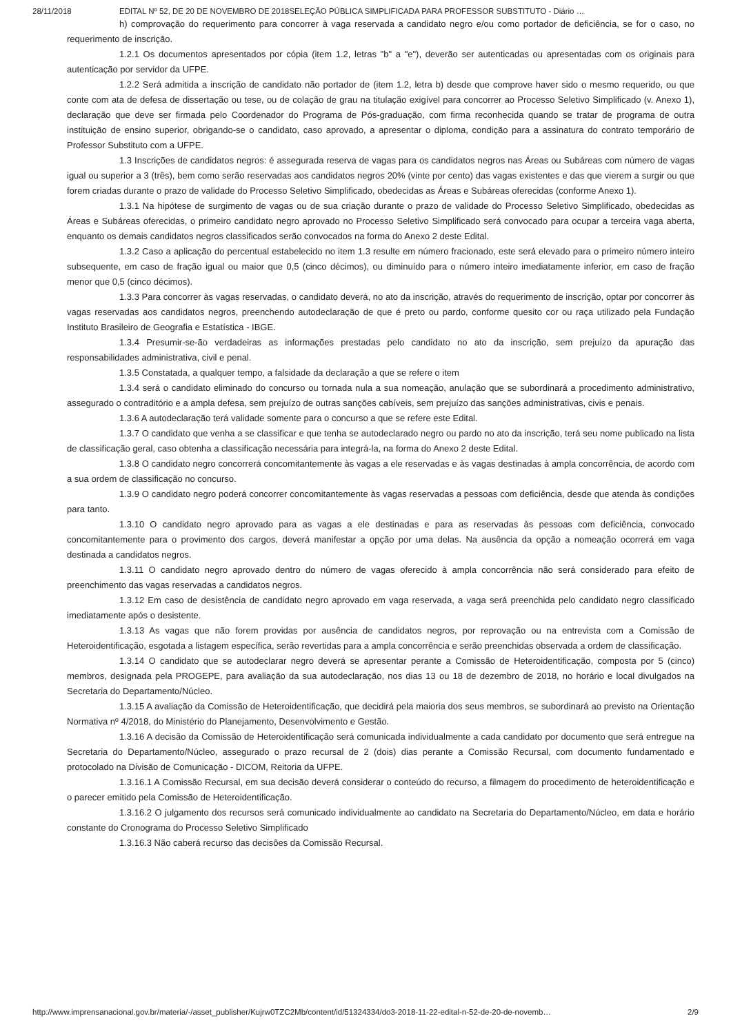28/11/2018 EDITAL Nº 52, DE 20 DE NOVEMBRO DE 2018SELEÇÃO PÚBLICA SIMPLIFICADA PARA PROFESSOR SUBSTITUTO - Diário …
h) comprovação do requerimento para concorrer à vaga reservada a candidato negro e/ou como portador de deficiência, se for o caso, no requerimento de inscrição.
1.2.1 Os documentos apresentados por cópia (item 1.2, letras "b" a "e"), deverão ser autenticadas ou apresentadas com os originais para autenticação por servidor da UFPE.
1.2.2 Será admitida a inscrição de candidato não portador de (item 1.2, letra b) desde que comprove haver sido o mesmo requerido, ou que conte com ata de defesa de dissertação ou tese, ou de colação de grau na titulação exigível para concorrer ao Processo Seletivo Simplificado (v. Anexo 1), declaração que deve ser firmada pelo Coordenador do Programa de Pós-graduação, com firma reconhecida quando se tratar de programa de outra instituição de ensino superior, obrigando-se o candidato, caso aprovado, a apresentar o diploma, condição para a assinatura do contrato temporário de Professor Substituto com a UFPE.
1.3 Inscrições de candidatos negros: é assegurada reserva de vagas para os candidatos negros nas Áreas ou Subáreas com número de vagas igual ou superior a 3 (três), bem como serão reservadas aos candidatos negros 20% (vinte por cento) das vagas existentes e das que vierem a surgir ou que forem criadas durante o prazo de validade do Processo Seletivo Simplificado, obedecidas as Áreas e Subáreas oferecidas (conforme Anexo 1).
1.3.1 Na hipótese de surgimento de vagas ou de sua criação durante o prazo de validade do Processo Seletivo Simplificado, obedecidas as Áreas e Subáreas oferecidas, o primeiro candidato negro aprovado no Processo Seletivo Simplificado será convocado para ocupar a terceira vaga aberta, enquanto os demais candidatos negros classificados serão convocados na forma do Anexo 2 deste Edital.
1.3.2 Caso a aplicação do percentual estabelecido no item 1.3 resulte em número fracionado, este será elevado para o primeiro número inteiro subsequente, em caso de fração igual ou maior que 0,5 (cinco décimos), ou diminuído para o número inteiro imediatamente inferior, em caso de fração menor que 0,5 (cinco décimos).
1.3.3 Para concorrer às vagas reservadas, o candidato deverá, no ato da inscrição, através do requerimento de inscrição, optar por concorrer às vagas reservadas aos candidatos negros, preenchendo autodeclaração de que é preto ou pardo, conforme quesito cor ou raça utilizado pela Fundação Instituto Brasileiro de Geografia e Estatística - IBGE.
1.3.4 Presumir-se-ão verdadeiras as informações prestadas pelo candidato no ato da inscrição, sem prejuízo da apuração das responsabilidades administrativa, civil e penal.
1.3.5 Constatada, a qualquer tempo, a falsidade da declaração a que se refere o item
1.3.4 será o candidato eliminado do concurso ou tornada nula a sua nomeação, anulação que se subordinará a procedimento administrativo, assegurado o contraditório e a ampla defesa, sem prejuízo de outras sanções cabíveis, sem prejuízo das sanções administrativas, civis e penais.
1.3.6 A autodeclaração terá validade somente para o concurso a que se refere este Edital.
1.3.7 O candidato que venha a se classificar e que tenha se autodeclarado negro ou pardo no ato da inscrição, terá seu nome publicado na lista de classificação geral, caso obtenha a classificação necessária para integrá-la, na forma do Anexo 2 deste Edital.
1.3.8 O candidato negro concorrerá concomitantemente às vagas a ele reservadas e às vagas destinadas à ampla concorrência, de acordo com a sua ordem de classificação no concurso.
1.3.9 O candidato negro poderá concorrer concomitantemente às vagas reservadas a pessoas com deficiência, desde que atenda às condições para tanto.
1.3.10 O candidato negro aprovado para as vagas a ele destinadas e para as reservadas às pessoas com deficiência, convocado concomitantemente para o provimento dos cargos, deverá manifestar a opção por uma delas. Na ausência da opção a nomeação ocorrerá em vaga destinada a candidatos negros.
1.3.11 O candidato negro aprovado dentro do número de vagas oferecido à ampla concorrência não será considerado para efeito de preenchimento das vagas reservadas a candidatos negros.
1.3.12 Em caso de desistência de candidato negro aprovado em vaga reservada, a vaga será preenchida pelo candidato negro classificado imediatamente após o desistente.
1.3.13 As vagas que não forem providas por ausência de candidatos negros, por reprovação ou na entrevista com a Comissão de Heteroidentificação, esgotada a listagem específica, serão revertidas para a ampla concorrência e serão preenchidas observada a ordem de classificação.
1.3.14 O candidato que se autodeclarar negro deverá se apresentar perante a Comissão de Heteroidentificação, composta por 5 (cinco) membros, designada pela PROGEPE, para avaliação da sua autodeclaração, nos dias 13 ou 18 de dezembro de 2018, no horário e local divulgados na Secretaria do Departamento/Núcleo.
1.3.15 A avaliação da Comissão de Heteroidentificação, que decidirá pela maioria dos seus membros, se subordinará ao previsto na Orientação Normativa nº 4/2018, do Ministério do Planejamento, Desenvolvimento e Gestão.
1.3.16 A decisão da Comissão de Heteroidentificação será comunicada individualmente a cada candidato por documento que será entregue na Secretaria do Departamento/Núcleo, assegurado o prazo recursal de 2 (dois) dias perante a Comissão Recursal, com documento fundamentado e protocolado na Divisão de Comunicação - DICOM, Reitoria da UFPE.
1.3.16.1 A Comissão Recursal, em sua decisão deverá considerar o conteúdo do recurso, a filmagem do procedimento de heteroidentificação e o parecer emitido pela Comissão de Heteroidentificação.
1.3.16.2 O julgamento dos recursos será comunicado individualmente ao candidato na Secretaria do Departamento/Núcleo, em data e horário constante do Cronograma do Processo Seletivo Simplificado
1.3.16.3 Não caberá recurso das decisões da Comissão Recursal.
http://www.imprensanacional.gov.br/materia/-/asset_publisher/Kujrw0TZC2Mb/content/id/51324334/do3-2018-11-22-edital-n-52-de-20-de-novemb… 2/9